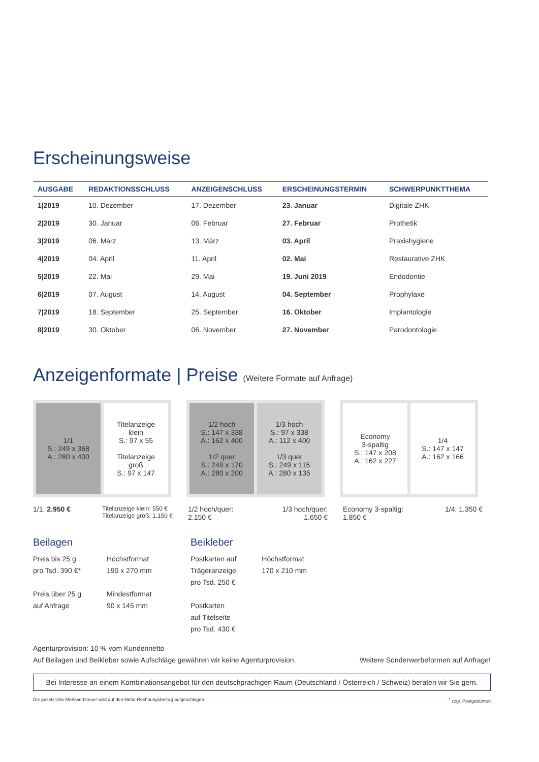Erscheinungsweise
| AUSGABE | REDAKTIONSSCHLUSS | ANZEIGENSCHLUSS | ERSCHEINUNGSTERMIN | SCHWERPUNKTTHEMA |
| --- | --- | --- | --- | --- |
| 1/2019 | 10. Dezember | 17. Dezember | 23. Januar | Digitale ZHK |
| 2/2019 | 30. Januar | 06. Februar | 27. Februar | Prothetik |
| 3/2019 | 06. März | 13. März | 03. April | Praxishygiene |
| 4/2019 | 04. April | 11. April | 02. Mai | Restaurative ZHK |
| 5/2019 | 22. Mai | 29. Mai | 19. Juni 2019 | Endodontie |
| 6/2019 | 07. August | 14. August | 04. September | Prophylaxe |
| 7/2019 | 18. September | 25. September | 16. Oktober | Implantologie |
| 8/2019 | 30. Oktober | 06. November | 27. November | Parodontologie |
Anzeigenformate | Preise (Weitere Formate auf Anfrage)
1/1
S.: 249 x 368
A.: 280 x 400
Titelanzeige
klein
S.: 97 x 55
Titelanzeige
groß
S.: 97 x 147
1/2 hoch
S.: 147 x 338
A.: 162 x 400
1/2 quer
S.: 249 x 170
A.: 280 x 200
1/3 hoch
S.: 97 x 338
A.: 112 x 400
1/3 quer
S.: 249 x 115
A.: 280 x 135
Economy
3-spaltig
S.: 147 x 208
A.: 162 x 227
1/4
S.: 147 x 147
A.: 162 x 166
1/1: 2.950 € Titelanzeige klein: 550 €
Titelanzeige groß: 1.150 €
1/2 hoch/quer:
2.150 € 1/3 hoch/quer:
1.650 €
Economy 3-spaltig:
1.850 € 1/4: 1.350 €
Beilagen
Preis bis 25 g
pro Tsd. 390 €*
Preis über 25 g
auf Anfrage
Höchstformat
190 x 270 mm
Mindestformat
90 x 145 mm
Beikleber
Postkarten auf
Trägeranzeige
pro Tsd. 250 €
Postkarten
auf Titelseite
pro Tsd. 430 €
Höchstformat
170 x 210 mm
Agenturprovision: 10 % vom Kundennetto
Auf Beilagen und Beikleber sowie Aufschläge gewähren wir keine Agenturprovision. Weitere Sonderwerbeformen auf Anfrage!
Bei Interesse an einem Kombinationsangebot für den deutschprachigen Raum (Deutschland / Österreich / Schweiz) beraten wir Sie gern.
Die gesetzliche Mehrwertsteuer wird auf den Netto-Rechnungsbetrag aufgeschlagen.<sup>*</sup> zzgl. Postgebühren